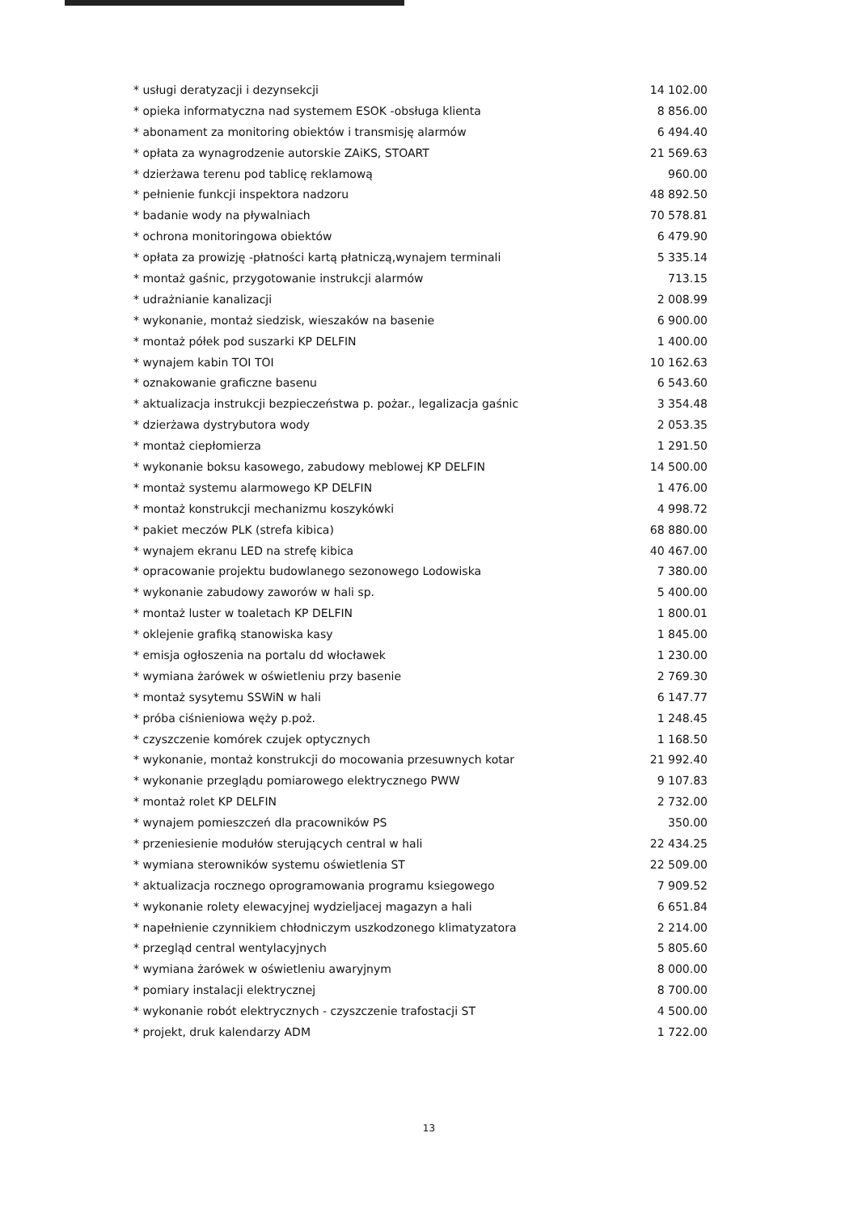| * usługi deratyzacji i dezynsekcji | 14 102.00 |
| * opieka informatyczna nad systemem ESOK -obsługa klienta | 8 856.00 |
| * abonament za monitoring obiektów i transmisję alarmów | 6 494.40 |
| * opłata za wynagrodzenie autorskie ZAiKS, STOART | 21 569.63 |
| * dzierżawa terenu pod tablicę reklamową | 960.00 |
| * pełnienie funkcji inspektora nadzoru | 48 892.50 |
| * badanie wody na pływalniach | 70 578.81 |
| * ochrona monitoringowa obiektów | 6 479.90 |
| * opłata za prowizję -płatności kartą płatniczą,wynajem terminali | 5 335.14 |
| * montaż gaśnic, przygotowanie instrukcji alarmów | 713.15 |
| * udrażnianie kanalizacji | 2 008.99 |
| * wykonanie, montaż siedzisk, wieszaków na basenie | 6 900.00 |
| * montaż półek pod suszarki KP DELFIN | 1 400.00 |
| * wynajem kabin TOI TOI | 10 162.63 |
| * oznakowanie graficzne basenu | 6 543.60 |
| * aktualizacja instrukcji bezpieczeństwa p. pożar., legalizacja gaśnic | 3 354.48 |
| * dzierżawa dystrybutora wody | 2 053.35 |
| * montaż ciepłomierza | 1 291.50 |
| * wykonanie boksu kasowego, zabudowy meblowej KP DELFIN | 14 500.00 |
| * montaż systemu alarmowego KP DELFIN | 1 476.00 |
| * montaż konstrukcji mechanizmu koszykówki | 4 998.72 |
| * pakiet meczów PLK (strefa kibica) | 68 880.00 |
| * wynajem ekranu LED na strefę kibica | 40 467.00 |
| * opracowanie projektu budowlanego sezonowego Lodowiska | 7 380.00 |
| * wykonanie zabudowy zaworów w hali sp. | 5 400.00 |
| * montaż luster w toaletach KP DELFIN | 1 800.01 |
| * oklejenie grafiką stanowiska kasy | 1 845.00 |
| * emisja ogłoszenia na portalu dd włocławek | 1 230.00 |
| * wymiana żarówek w oświetleniu przy basenie | 2 769.30 |
| * montaż sysytemu SSWiN w hali | 6 147.77 |
| * próba ciśnieniowa węży p.poż. | 1 248.45 |
| * czyszczenie komórek czujek optycznych | 1 168.50 |
| * wykonanie, montaż konstrukcji do mocowania przesuwnych kotar | 21 992.40 |
| * wykonanie przeglądu pomiarowego elektrycznego PWW | 9 107.83 |
| * montaż rolet KP DELFIN | 2 732.00 |
| * wynajem pomieszczeń dla pracowników PS | 350.00 |
| * przeniesienie modułów sterujących central w hali | 22 434.25 |
| * wymiana sterowników systemu oświetlenia ST | 22 509.00 |
| * aktualizacja rocznego oprogramowania programu ksiegowego | 7 909.52 |
| * wykonanie rolety elewacyjnej wydzieljacej magazyn a hali | 6 651.84 |
| * napełnienie czynnikiem chłodniczym uszkodzonego klimatyzatora | 2 214.00 |
| * przegląd central wentylacyjnych | 5 805.60 |
| * wymiana żarówek w oświetleniu awaryjnym | 8 000.00 |
| * pomiary instalacji elektrycznej | 8 700.00 |
| * wykonanie robót elektrycznych - czyszczenie trafostacji ST | 4 500.00 |
| * projekt, druk kalendarzy ADM | 1 722.00 |
13